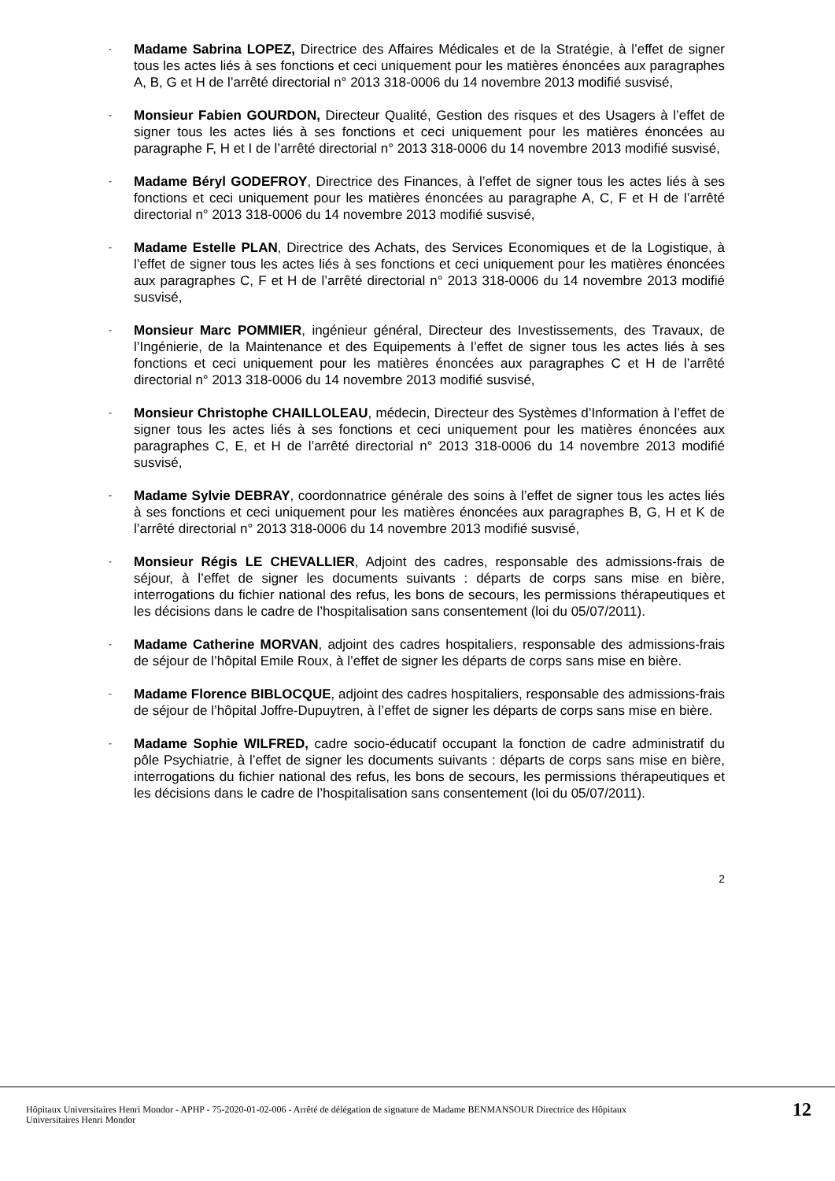-
Madame Sabrina LOPEZ, Directrice des Affaires Médicales et de la Stratégie, à l’effet de signer tous les actes liés à ses fonctions et ceci uniquement pour les matières énoncées aux paragraphes A, B, G et H de l’arrêté directorial n° 2013 318-0006 du 14 novembre 2013 modifié susvisé,
-
Monsieur Fabien GOURDON, Directeur Qualité, Gestion des risques et des Usagers à l’effet de signer tous les actes liés à ses fonctions et ceci uniquement pour les matières énoncées au paragraphe F, H et I de l’arrêté directorial n° 2013 318-0006 du 14 novembre 2013 modifié susvisé,
-
Madame Béryl GODEFROY, Directrice des Finances, à l’effet de signer tous les actes liés à ses fonctions et ceci uniquement pour les matières énoncées au paragraphe A, C, F et H de l’arrêté directorial n° 2013 318-0006 du 14 novembre 2013 modifié susvisé,
-
Madame Estelle PLAN, Directrice des Achats, des Services Economiques et de la Logistique, à l’effet de signer tous les actes liés à ses fonctions et ceci uniquement pour les matières énoncées aux paragraphes C, F et H de l’arrêté directorial n° 2013 318-0006 du 14 novembre 2013 modifié susvisé,
-
Monsieur Marc POMMIER, ingénieur général, Directeur des Investissements, des Travaux, de l’Ingénierie, de la Maintenance et des Equipements à l’effet de signer tous les actes liés à ses fonctions et ceci uniquement pour les matières énoncées aux paragraphes C et H de l’arrêté directorial n° 2013 318-0006 du 14 novembre 2013 modifié susvisé,
-
Monsieur Christophe CHAILLOLEAU, médecin, Directeur des Systèmes d’Information à l’effet de signer tous les actes liés à ses fonctions et ceci uniquement pour les matières énoncées aux paragraphes C, E, et H de l’arrêté directorial n° 2013 318-0006 du 14 novembre 2013 modifié susvisé,
-
Madame Sylvie DEBRAY, coordonnatrice générale des soins à l’effet de signer tous les actes liés à ses fonctions et ceci uniquement pour les matières énoncées aux paragraphes B, G, H et K de l’arrêté directorial n° 2013 318-0006 du 14 novembre 2013 modifié susvisé,
-
Monsieur Régis LE CHEVALLIER, Adjoint des cadres, responsable des admissions-frais de séjour, à l’effet de signer les documents suivants : départs de corps sans mise en bière, interrogations du fichier national des refus, les bons de secours, les permissions thérapeutiques et les décisions dans le cadre de l’hospitalisation sans consentement (loi du 05/07/2011).
-
Madame Catherine MORVAN, adjoint des cadres hospitaliers, responsable des admissions-frais de séjour de l’hôpital Emile Roux, à l’effet de signer les départs de corps sans mise en bière.
-
Madame Florence BIBLOCQUE, adjoint des cadres hospitaliers, responsable des admissions-frais de séjour de l’hôpital Joffre-Dupuytren, à l’effet de signer les départs de corps sans mise en bière.
-
Madame Sophie WILFRED, cadre socio-éducatif occupant la fonction de cadre administratif du pôle Psychiatrie, à l’effet de signer les documents suivants : départs de corps sans mise en bière, interrogations du fichier national des refus, les bons de secours, les permissions thérapeutiques et les décisions dans le cadre de l’hospitalisation sans consentement (loi du 05/07/2011).
2
Hôpitaux Universitaires Henri Mondor - APHP - 75-2020-01-02-006 - Arrêté de délégation de signature de Madame BENMANSOUR Directrice des Hôpitaux
Universitaires Henri Mondor
12